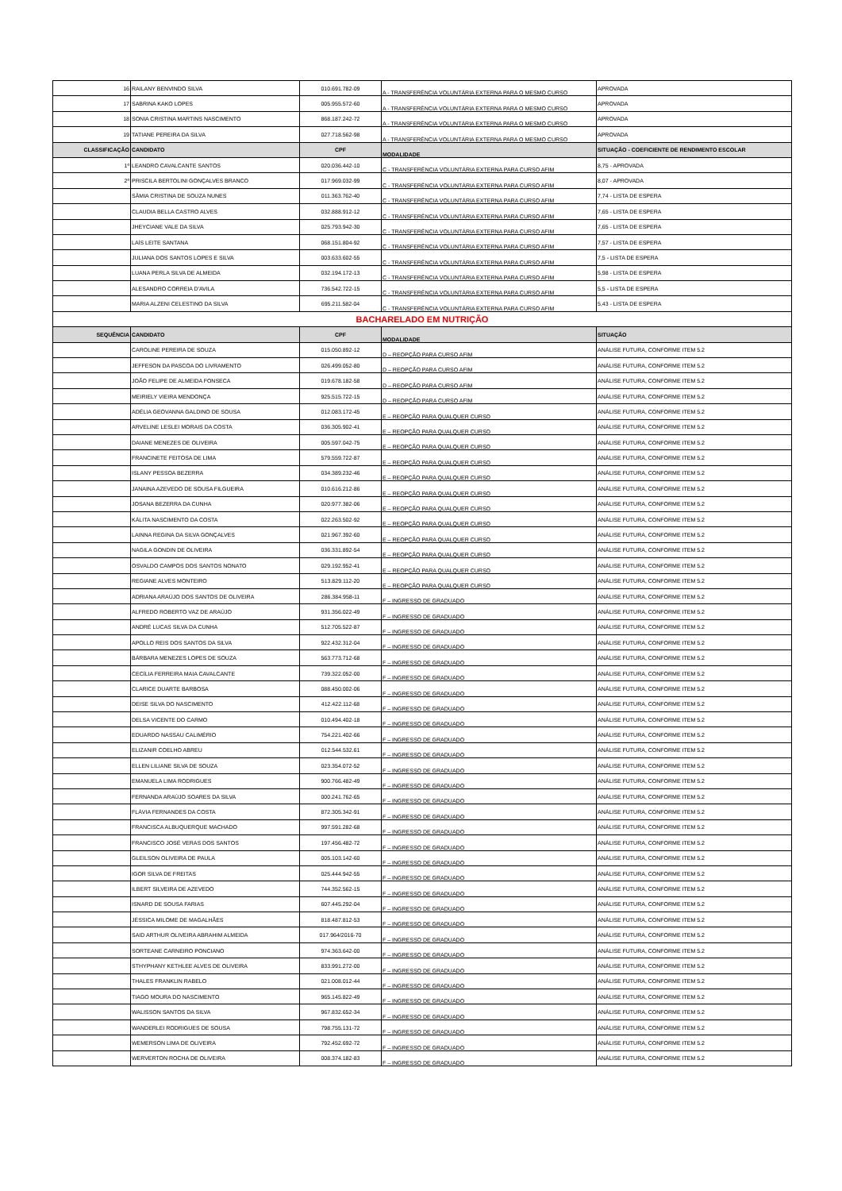| 16 | RAILANY BENVINDO SILVA | 010.691.782-09 | A - TRANSFERÊNCIA VOLUNTÁRIA EXTERNA PARA O MESMO CURSO | APROVADA |
| 17 | SABRINA KAKO LOPES | 005.955.572-60 | A - TRANSFERÊNCIA VOLUNTÁRIA EXTERNA PARA O MESMO CURSO | APROVADA |
| 18 | SONIA CRISTINA MARTINS NASCIMENTO | 868.187.242-72 | A - TRANSFERÊNCIA VOLUNTÁRIA EXTERNA PARA O MESMO CURSO | APROVADA |
| 19 | TATIANE PEREIRA DA SILVA | 027.718.562-98 | A - TRANSFERÊNCIA VOLUNTÁRIA EXTERNA PARA O MESMO CURSO | APROVADA |
| CLASSIFICAÇÃO | CANDIDATO | CPF | MODALIDADE | SITUAÇÃO - COEFICIENTE DE RENDIMENTO ESCOLAR |
| 1º | LEANDRO CAVALCANTE SANTOS | 020.036.442-10 | C - TRANSFERÊNCIA VOLUNTÁRIA EXTERNA PARA CURSO AFIM | 8,75 - APROVADA |
| 2º | PRISCILA BERTOLINI GONÇALVES BRANCO | 017.969.032-99 | C - TRANSFERÊNCIA VOLUNTÁRIA EXTERNA PARA CURSO AFIM | 8,07 - APROVADA |
| | SÂMIA CRISTINA DE SOUZA NUNES | 011.363.762-40 | C - TRANSFERÊNCIA VOLUNTÁRIA EXTERNA PARA CURSO AFIM | 7,74 - LISTA DE ESPERA |
| | CLAUDIA BELLA CASTRO ALVES | 032.888.912-12 | C - TRANSFERÊNCIA VOLUNTÁRIA EXTERNA PARA CURSO AFIM | 7,65 - LISTA DE ESPERA |
| | JHEYCIANE VALE DA SILVA | 025.793.942-30 | C - TRANSFERÊNCIA VOLUNTÁRIA EXTERNA PARA CURSO AFIM | 7,65 - LISTA DE ESPERA |
| | LAÍS LEITE SANTANA | 068.151.804-92 | C - TRANSFERÊNCIA VOLUNTÁRIA EXTERNA PARA CURSO AFIM | 7,57 - LISTA DE ESPERA |
| | JULIANA DOS SANTOS LOPES E SILVA | 003.633.602-55 | C - TRANSFERÊNCIA VOLUNTÁRIA EXTERNA PARA CURSO AFIM | 7,5 - LISTA DE ESPERA |
| | LUANA PERLA SILVA DE ALMEIDA | 032.194.172-13 | C - TRANSFERÊNCIA VOLUNTÁRIA EXTERNA PARA CURSO AFIM | 5,98 - LISTA DE ESPERA |
| | ALESANDRO CORREIA D'AVILA | 736.542.722-15 | C - TRANSFERÊNCIA VOLUNTÁRIA EXTERNA PARA CURSO AFIM | 5,5 - LISTA DE ESPERA |
| | MARIA ALZENI CELESTINO DA SILVA | 695.211.582-04 | C - TRANSFERÊNCIA VOLUNTÁRIA EXTERNA PARA CURSO AFIM | 5,43 - LISTA DE ESPERA |
| BACHARELADO EM NUTRIÇÃO | | | | |
| SEQUÊNCIA | CANDIDATO | CPF | MODALIDADE | SITUAÇÃO |
| | CAROLINE PEREIRA DE SOUZA | 015.050.892-12 | D – REOPÇÃO PARA CURSO AFIM | ANÁLISE FUTURA, CONFORME ITEM 5.2 |
| | JEFFESON DA PASCOA DO LIVRAMENTO | 026.499.052-80 | D – REOPÇÃO PARA CURSO AFIM | ANÁLISE FUTURA, CONFORME ITEM 5.2 |
| | JOÃO FELIPE DE ALMEIDA FONSECA | 019.678.182-58 | D – REOPÇÃO PARA CURSO AFIM | ANÁLISE FUTURA, CONFORME ITEM 5.2 |
| | MEIRIELY VIEIRA MENDONÇA | 925.515.722-15 | D – REOPÇÃO PARA CURSO AFIM | ANÁLISE FUTURA, CONFORME ITEM 5.2 |
| | ADÉLIA GEOVANNA GALDINO DE SOUSA | 012.083.172-45 | E – REOPÇÃO PARA QUALQUER CURSO | ANÁLISE FUTURA, CONFORME ITEM 5.2 |
| | ARVELINE LESLEI MORAIS DA COSTA | 036.305.902-41 | E – REOPÇÃO PARA QUALQUER CURSO | ANÁLISE FUTURA, CONFORME ITEM 5.2 |
| | DAIANE MENEZES DE OLIVEIRA | 005.597.042-75 | E – REOPÇÃO PARA QUALQUER CURSO | ANÁLISE FUTURA, CONFORME ITEM 5.2 |
| | FRANCINETE FEITOSA DE LIMA | 579.559.722-87 | E – REOPÇÃO PARA QUALQUER CURSO | ANÁLISE FUTURA, CONFORME ITEM 5.2 |
| | ISLANY PESSOA BEZERRA | 034.389.232-46 | E – REOPÇÃO PARA QUALQUER CURSO | ANÁLISE FUTURA, CONFORME ITEM 5.2 |
| | JANAINA AZEVEDO DE SOUSA FILGUEIRA | 010.616.212-86 | E – REOPÇÃO PARA QUALQUER CURSO | ANÁLISE FUTURA, CONFORME ITEM 5.2 |
| | JOSANA BEZERRA DA CUNHA | 020.977.382-06 | E – REOPÇÃO PARA QUALQUER CURSO | ANÁLISE FUTURA, CONFORME ITEM 5.2 |
| | KÁLITA NASCIMENTO DA COSTA | 022.263.502-92 | E – REOPÇÃO PARA QUALQUER CURSO | ANÁLISE FUTURA, CONFORME ITEM 5.2 |
| | LAINNA REGINA DA SILVA GONÇALVES | 021.967.392-60 | E – REOPÇÃO PARA QUALQUER CURSO | ANÁLISE FUTURA, CONFORME ITEM 5.2 |
| | NAGILA GONDIN DE OLIVEIRA | 036.331.892-54 | E – REOPÇÃO PARA QUALQUER CURSO | ANÁLISE FUTURA, CONFORME ITEM 5.2 |
| | OSVALDO CAMPOS DOS SANTOS NONATO | 029.192.952-41 | E – REOPÇÃO PARA QUALQUER CURSO | ANÁLISE FUTURA, CONFORME ITEM 5.2 |
| | REGIANE ALVES MONTEIRO | 513.829.112-20 | E – REOPÇÃO PARA QUALQUER CURSO | ANÁLISE FUTURA, CONFORME ITEM 5.2 |
| | ADRIANA ARAÚJO DOS SANTOS DE OLIVEIRA | 286.384.958-11 | F – INGRESSO DE GRADUADO | ANÁLISE FUTURA, CONFORME ITEM 5.2 |
| | ALFREDO ROBERTO VAZ DE ARAÚJO | 931.356.022-49 | F – INGRESSO DE GRADUADO | ANÁLISE FUTURA, CONFORME ITEM 5.2 |
| | ANDRÉ LUCAS SILVA DA CUNHA | 512.705.522-87 | F – INGRESSO DE GRADUADO | ANÁLISE FUTURA, CONFORME ITEM 5.2 |
| | APOLLO REIS DOS SANTOS DA SILVA | 922.432.312-04 | F – INGRESSO DE GRADUADO | ANÁLISE FUTURA, CONFORME ITEM 5.2 |
| | BÁRBARA MENEZES LOPES DE SOUZA | 563.773.712-68 | F – INGRESSO DE GRADUADO | ANÁLISE FUTURA, CONFORME ITEM 5.2 |
| | CECÍLIA FERREIRA MAIA CAVALCANTE | 739.322.052-00 | F – INGRESSO DE GRADUADO | ANÁLISE FUTURA, CONFORME ITEM 5.2 |
| | CLARICE DUARTE BARBOSA | 088.450.002-06 | F – INGRESSO DE GRADUADO | ANÁLISE FUTURA, CONFORME ITEM 5.2 |
| | DEISE SILVA DO NASCIMENTO | 412.422.112-68 | F – INGRESSO DE GRADUADO | ANÁLISE FUTURA, CONFORME ITEM 5.2 |
| | DELSA VICENTE DO CARMO | 010.494.402-18 | F – INGRESSO DE GRADUADO | ANÁLISE FUTURA, CONFORME ITEM 5.2 |
| | EDUARDO NASSAU CALIMÉRIO | 754.221.402-66 | F – INGRESSO DE GRADUADO | ANÁLISE FUTURA, CONFORME ITEM 5.2 |
| | ELIZANIR COELHO ABREU | 012.544.532.61 | F – INGRESSO DE GRADUADO | ANÁLISE FUTURA, CONFORME ITEM 5.2 |
| | ELLEN LILIANE SILVA DE SOUZA | 023.354.072-52 | F – INGRESSO DE GRADUADO | ANÁLISE FUTURA, CONFORME ITEM 5.2 |
| | EMANUELA LIMA RODRIGUES | 900.766.482-49 | F – INGRESSO DE GRADUADO | ANÁLISE FUTURA, CONFORME ITEM 5.2 |
| | FERNANDA ARAÚJO SOARES DA SILVA | 000.241.762-65 | F – INGRESSO DE GRADUADO | ANÁLISE FUTURA, CONFORME ITEM 5.2 |
| | FLÁVIA FERNANDES DA COSTA | 872.305.342-91 | F – INGRESSO DE GRADUADO | ANÁLISE FUTURA, CONFORME ITEM 5.2 |
| | FRANCISCA ALBUQUERQUE MACHADO | 997.591.282-68 | F – INGRESSO DE GRADUADO | ANÁLISE FUTURA, CONFORME ITEM 5.2 |
| | FRANCISCO JOSÉ VERAS DOS SANTOS | 197.456.482-72 | F – INGRESSO DE GRADUADO | ANÁLISE FUTURA, CONFORME ITEM 5.2 |
| | GLEILSON OLIVEIRA DE PAULA | 005.103.142-60 | F – INGRESSO DE GRADUADO | ANÁLISE FUTURA, CONFORME ITEM 5.2 |
| | IGOR SILVA DE FREITAS | 025.444.942-55 | F – INGRESSO DE GRADUADO | ANÁLISE FUTURA, CONFORME ITEM 5.2 |
| | ILBERT SILVEIRA DE AZEVEDO | 744.352.562-15 | F – INGRESSO DE GRADUADO | ANÁLISE FUTURA, CONFORME ITEM 5.2 |
| | ISNARD DE SOUSA FARIAS | 607.445.292-04 | F – INGRESSO DE GRADUADO | ANÁLISE FUTURA, CONFORME ITEM 5.2 |
| | JÉSSICA MILOME DE MAGALHÃES | 818.487.812-53 | F – INGRESSO DE GRADUADO | ANÁLISE FUTURA, CONFORME ITEM 5.2 |
| | SAID ARTHUR OLIVEIRA ABRAHIM ALMEIDA | 017.964/2016-70 | F – INGRESSO DE GRADUADO | ANÁLISE FUTURA, CONFORME ITEM 5.2 |
| | SORTEANE CARNEIRO PONCIANO | 974.363.642-00 | F – INGRESSO DE GRADUADO | ANÁLISE FUTURA, CONFORME ITEM 5.2 |
| | STHYPHANY KETHLEE ALVES DE OLIVEIRA | 833.991.272-00 | F – INGRESSO DE GRADUADO | ANÁLISE FUTURA, CONFORME ITEM 5.2 |
| | THALES FRANKLIN RABELO | 021.008.012-44 | F – INGRESSO DE GRADUADO | ANÁLISE FUTURA, CONFORME ITEM 5.2 |
| | TIAGO MOURA DO NASCIMENTO | 965.145.822-49 | F – INGRESSO DE GRADUADO | ANÁLISE FUTURA, CONFORME ITEM 5.2 |
| | WALISSON SANTOS DA SILVA | 967.832.652-34 | F – INGRESSO DE GRADUADO | ANÁLISE FUTURA, CONFORME ITEM 5.2 |
| | WANDERLEI RODRIGUES DE SOUSA | 798.755.131-72 | F – INGRESSO DE GRADUADO | ANÁLISE FUTURA, CONFORME ITEM 5.2 |
| | WEMERSON LIMA DE OLIVEIRA | 792.452.692-72 | F – INGRESSO DE GRADUADO | ANÁLISE FUTURA, CONFORME ITEM 5.2 |
| | WERVERTON ROCHA DE OLIVEIRA | 008.374.182-83 | F – INGRESSO DE GRADUADO | ANÁLISE FUTURA, CONFORME ITEM 5.2 |